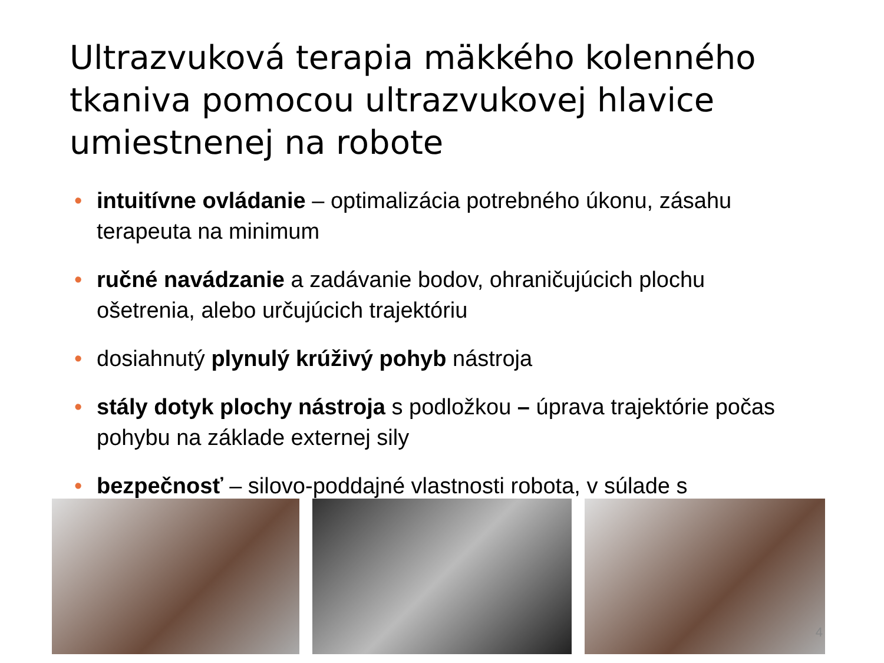Ultrazvuková terapia mäkkého kolenného tkaniva pomocou ultrazvukovej hlavice umiestnenej na robote
• intuitívne ovládanie – optimalizácia potrebného úkonu, zásahu terapeuta na minimum
• ručné navádzanie a zadávanie bodov, ohraničujúcich plochu ošetrenia, alebo určujúcich trajektóriu
• dosiahnutý plynulý krúživý pohyb nástroja
• stály dotyk plochy nástroja s podložkou – úprava trajektórie počas pohybu na základe externej sily
• bezpečnosť – silovo-poddajné vlastnosti robota, v súlade s
4